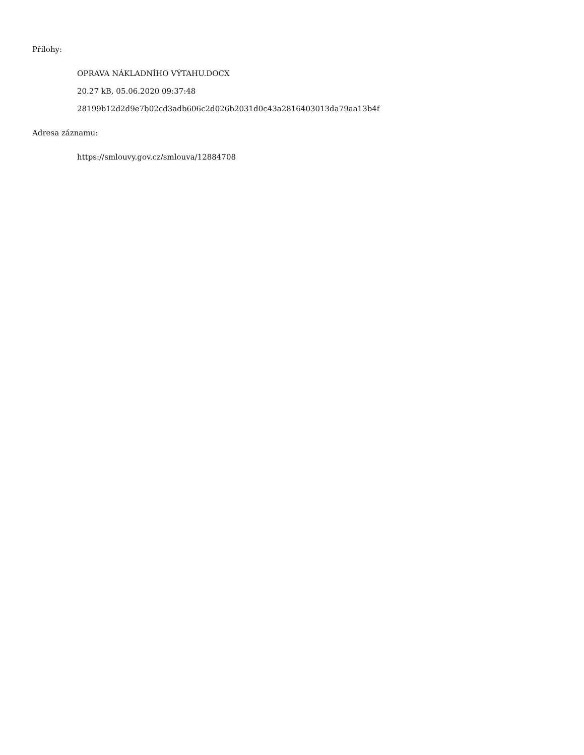Přílohy:
OPRAVA NÁKLADNÍHO VÝTAHU.DOCX
20.27 kB, 05.06.2020 09:37:48
28199b12d2d9e7b02cd3adb606c2d026b2031d0c43a2816403013da79aa13b4f
Adresa záznamu:
https://smlouvy.gov.cz/smlouva/12884708